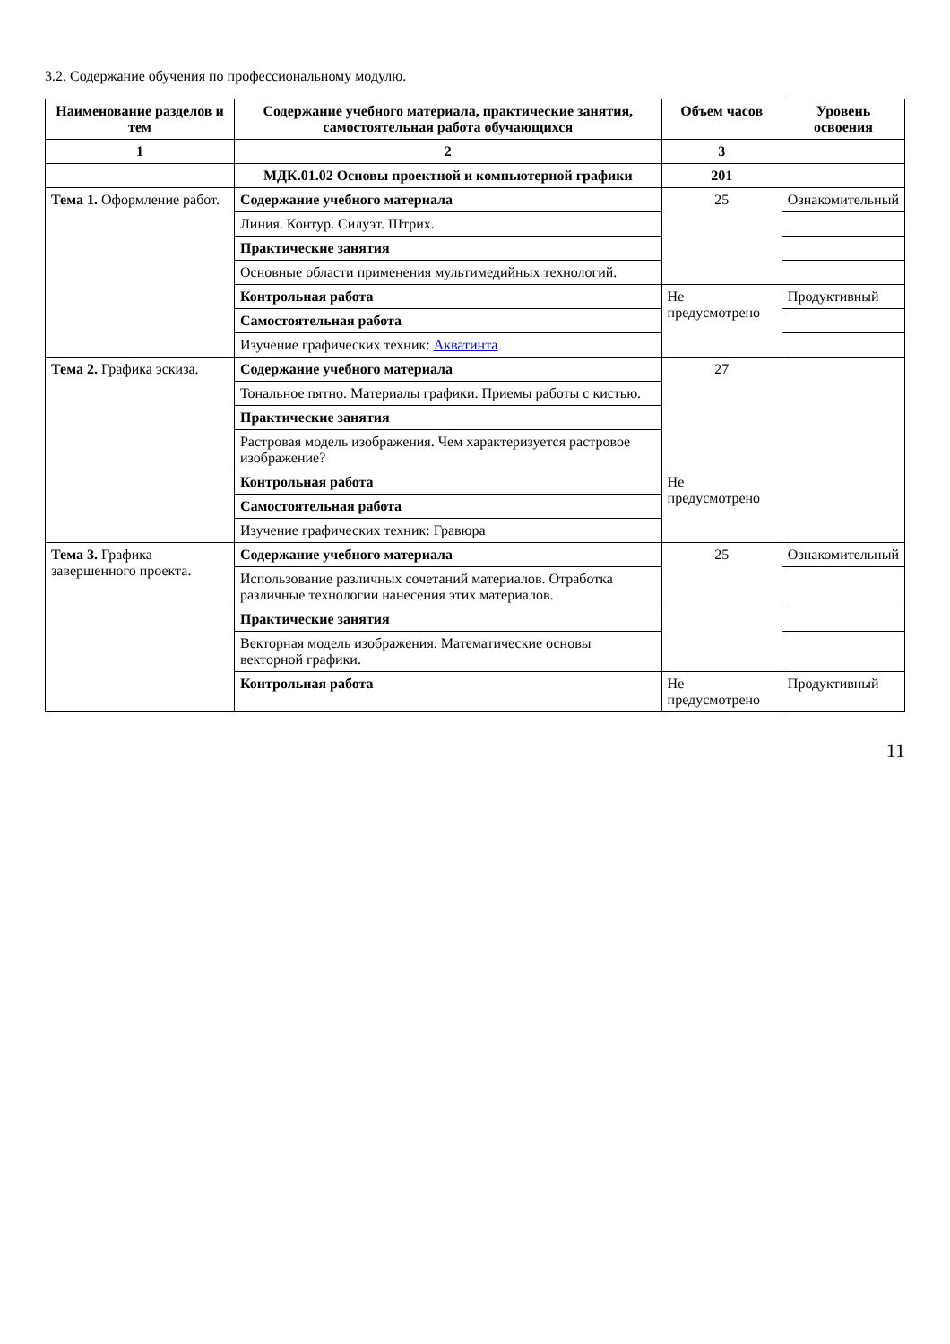3.2. Содержание обучения по профессиональному модулю.
| Наименование разделов и тем | Содержание учебного материала, практические занятия, самостоятельная работа обучающихся | Объем часов | Уровень освоения |
| --- | --- | --- | --- |
| 1 | 2 | 3 | |
| | МДК.01.02 Основы проектной и компьютерной графики | 201 | |
| Тема 1. Оформление работ. | Содержание учебного материала | 25 | Ознакомительный |
| | Линия. Контур. Силуэт. Штрих. | | |
| | Практические занятия | | |
| | Основные области применения мультимедийных технологий. | | |
| | Контрольная работа | Не предусмотрено | Продуктивный |
| | Самостоятельная работа | | |
| | Изучение графических техник: Акватинта | | |
| Тема 2. Графика эскиза. | Содержание учебного материала | 27 | |
| | Тональное пятно. Материалы графики. Приемы работы с кистью. | | |
| | Практические занятия | | |
| | Растровая модель изображения. Чем характеризуется растровое изображение? | | |
| | Контрольная работа | Не предусмотрено | |
| | Самостоятельная работа | | |
| | Изучение графических техник: Гравюра | | |
| Тема 3. Графика завершенного проекта. | Содержание учебного материала | 25 | Ознакомительный |
| | Использование различных сочетаний материалов. Отработка различные технологии нанесения этих материалов. | | |
| | Практические занятия | | |
| | Векторная модель изображения. Математические основы векторной графики. | | |
| | Контрольная работа | Не предусмотрено | Продуктивный |
11